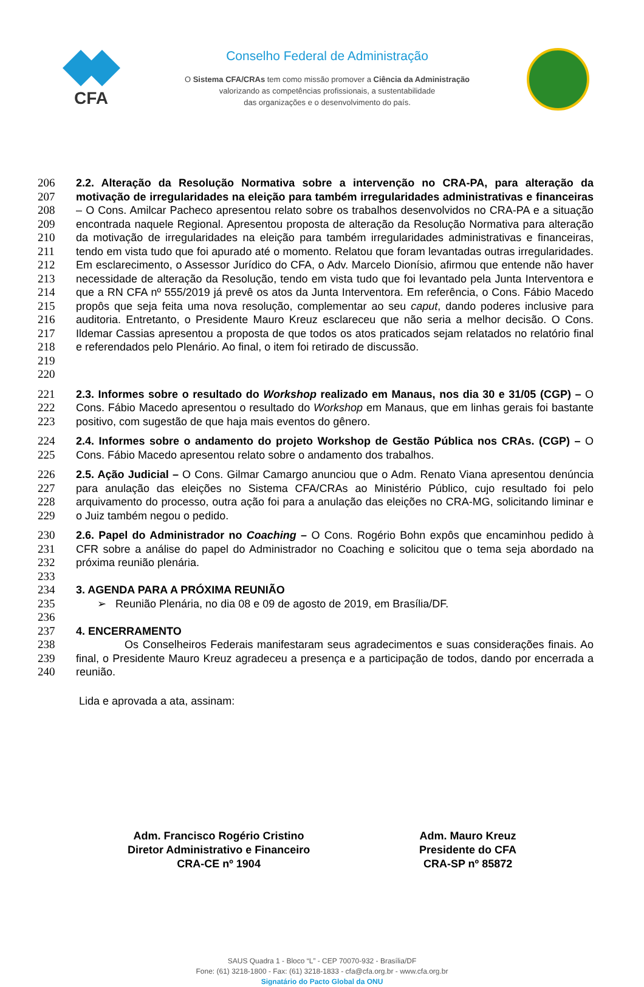CFA
Conselho Federal de Administração
O Sistema CFA/CRAs tem como missão promover a Ciência da Administração
valorizando as competências profissionais, a sustentabilidade
das organizações e o desenvolvimento do país.
206
207
208
209
210
211
212
213
214
215
216
217
218
219
220
2.2. Alteração da Resolução Normativa sobre a intervenção no CRA-PA, para alteração da motivação de irregularidades na eleição para também irregularidades administrativas e financeiras – O Cons. Amilcar Pacheco apresentou relato sobre os trabalhos desenvolvidos no CRA-PA e a situação encontrada naquele Regional. Apresentou proposta de alteração da Resolução Normativa para alteração da motivação de irregularidades na eleição para também irregularidades administrativas e financeiras, tendo em vista tudo que foi apurado até o momento. Relatou que foram levantadas outras irregularidades. Em esclarecimento, o Assessor Jurídico do CFA, o Adv. Marcelo Dionísio, afirmou que entende não haver necessidade de alteração da Resolução, tendo em vista tudo que foi levantado pela Junta Interventora e que a RN CFA nº 555/2019 já prevê os atos da Junta Interventora. Em referência, o Cons. Fábio Macedo propôs que seja feita uma nova resolução, complementar ao seu caput, dando poderes inclusive para auditoria. Entretanto, o Presidente Mauro Kreuz esclareceu que não seria a melhor decisão. O Cons. Ildemar Cassias apresentou a proposta de que todos os atos praticados sejam relatados no relatório final e referendados pelo Plenário. Ao final, o item foi retirado de discussão.
221
222
223
2.3. Informes sobre o resultado do Workshop realizado em Manaus, nos dia 30 e 31/05 (CGP) – O Cons. Fábio Macedo apresentou o resultado do Workshop em Manaus, que em linhas gerais foi bastante positivo, com sugestão de que haja mais eventos do gênero.
224
225
2.4. Informes sobre o andamento do projeto Workshop de Gestão Pública nos CRAs. (CGP) – O Cons. Fábio Macedo apresentou relato sobre o andamento dos trabalhos.
226
227
228
229
2.5. Ação Judicial – O Cons. Gilmar Camargo anunciou que o Adm. Renato Viana apresentou denúncia para anulação das eleições no Sistema CFA/CRAs ao Ministério Público, cujo resultado foi pelo arquivamento do processo, outra ação foi para a anulação das eleições no CRA-MG, solicitando liminar e o Juiz também negou o pedido.
230
231
232
233
2.6. Papel do Administrador no Coaching – O Cons. Rogério Bohn expôs que encaminhou pedido à CFR sobre a análise do papel do Administrador no Coaching e solicitou que o tema seja abordado na próxima reunião plenária.
234
235
236
3. AGENDA PARA A PRÓXIMA REUNIÃO
➢ Reunião Plenária, no dia 08 e 09 de agosto de 2019, em Brasília/DF.
237
238
239
240
4. ENCERRAMENTO
Os Conselheiros Federais manifestaram seus agradecimentos e suas considerações finais. Ao final, o Presidente Mauro Kreuz agradeceu a presença e a participação de todos, dando por encerrada a reunião.
Lida e aprovada a ata, assinam:
Adm. Francisco Rogério Cristino
Diretor Administrativo e Financeiro
CRA-CE nº 1904
Adm. Mauro Kreuz
Presidente do CFA
CRA-SP nº 85872
SAUS Quadra 1 - Bloco “L” - CEP 70070-932 - Brasília/DF
Fone: (61) 3218-1800 - Fax: (61) 3218-1833 - cfa@cfa.org.br - www.cfa.org.br
Signatário do Pacto Global da ONU